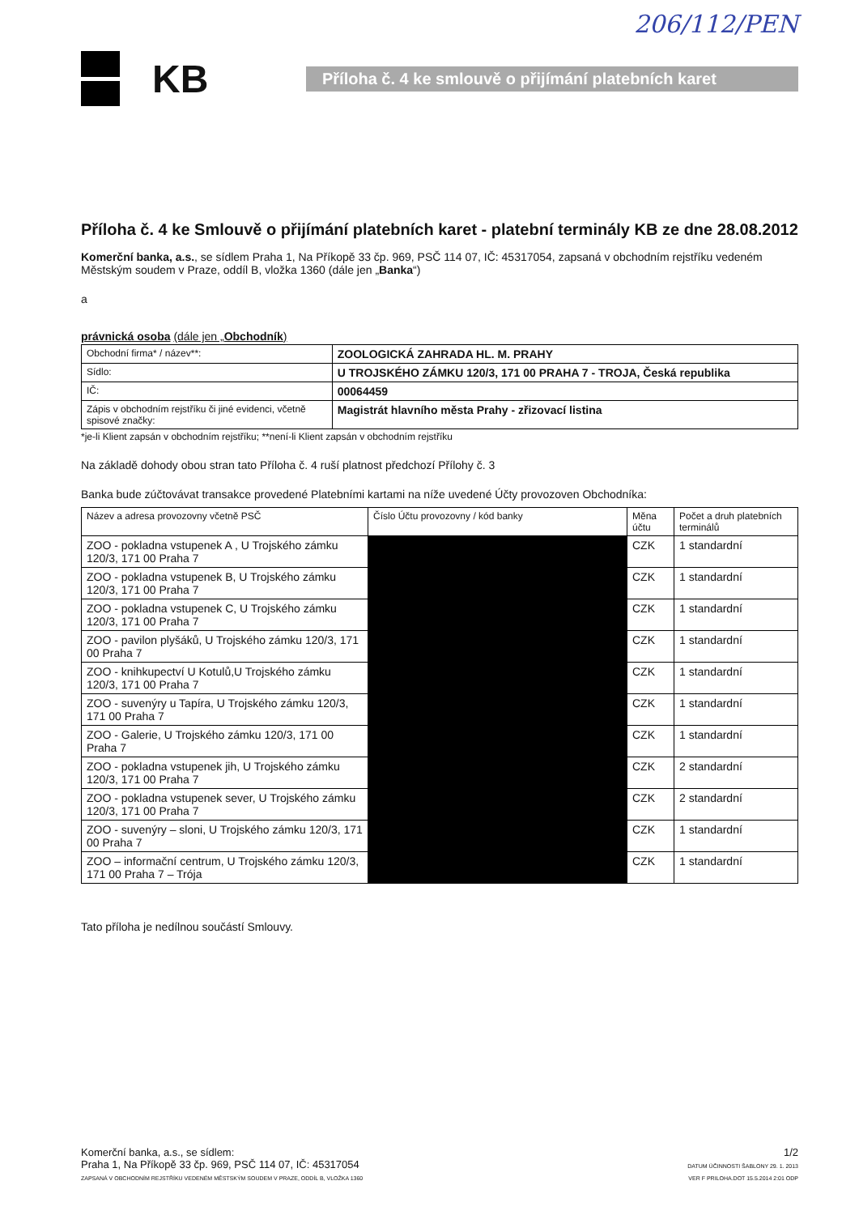206/112/PEN
KB
Příloha č. 4 ke smlouvě o přijímání platebních karet
Příloha č. 4 ke Smlouvě o přijímání platebních karet - platební terminály KB ze dne 28.08.2012
Komerční banka, a.s., se sídlem Praha 1, Na Příkopě 33 čp. 969, PSČ 114 07, IČ: 45317054, zapsaná v obchodním rejstříku vedeném Městským soudem v Praze, oddíl B, vložka 1360 (dále jen „Banka“)
a
právnická osoba (dále jen „Obchodník)
| Obchodní firma* / název**: | ZOOLOGICKÁ ZAHRADA HL. M. PRAHY |
| Sídlo: | U TROJSKÉHO ZÁMKU 120/3, 171 00 PRAHA 7 - TROJA, Česká republika |
| IČ: | 00064459 |
| Zápis v obchodním rejstříku či jiné evidenci, včetně spisové značky: | Magistrát hlavního města Prahy - zřizovací listina |
*je-li Klient zapsán v obchodním rejstříku; **není-li Klient zapsán v obchodním rejstříku
Na základě dohody obou stran tato Příloha č. 4 ruší platnost předchozí Přílohy č. 3
Banka bude zúčtovávat transakce provedené Platebními kartami na níže uvedené Účty provozoven Obchodníka:
| Název a adresa provozovny včetně PSČ | Číslo Účtu provozovny / kód banky | Měna účtu | Počet a druh platebních terminálů |
| --- | --- | --- | --- |
| ZOO - pokladna vstupenek A , U Trojského zámku 120/3, 171 00 Praha 7 | | CZK | 1 standardní |
| ZOO - pokladna vstupenek B, U Trojského zámku 120/3, 171 00 Praha 7 | | CZK | 1 standardní |
| ZOO - pokladna vstupenek C, U Trojského zámku 120/3, 171 00 Praha 7 | | CZK | 1 standardní |
| ZOO - pavilon plyšáků, U Trojského zámku 120/3, 171 00 Praha 7 | | CZK | 1 standardní |
| ZOO - knihkupectví U Kotulů,U Trojského zámku 120/3, 171 00 Praha 7 | | CZK | 1 standardní |
| ZOO - suvenýry u Tapíra, U Trojského zámku 120/3, 171 00 Praha 7 | | CZK | 1 standardní |
| ZOO - Galerie, U Trojského zámku 120/3, 171 00 Praha 7 | | CZK | 1 standardní |
| ZOO - pokladna vstupenek jih, U Trojského zámku 120/3, 171 00 Praha 7 | | CZK | 2 standardní |
| ZOO - pokladna vstupenek sever, U Trojského zámku 120/3, 171 00 Praha 7 | | CZK | 2 standardní |
| ZOO - suvenýry – sloni, U Trojského zámku 120/3, 171 00 Praha 7 | | CZK | 1 standardní |
| ZOO – informační centrum, U Trojského zámku 120/3, 171 00 Praha 7 – Trója | | CZK | 1 standardní |
Tato příloha je nedílnou součástí Smlouvy.
Komerční banka, a.s., se sídlem:
Praha 1, Na Příkopě 33 čp. 969, PSČ 114 07, IČ: 45317054
ZAPSANÁ V OBCHODNÍM REJSTŘÍKU VEDENÉM MĚSTSKÝM SOUDEM V PRAZE, ODDÍL B, VLOŽKA 1360
1/2
DATUM ÚČINNOSTI ŠABLONY 29. 1. 2013
VER F PRILOHA.DOT 15.5.2014 2:01 ODP